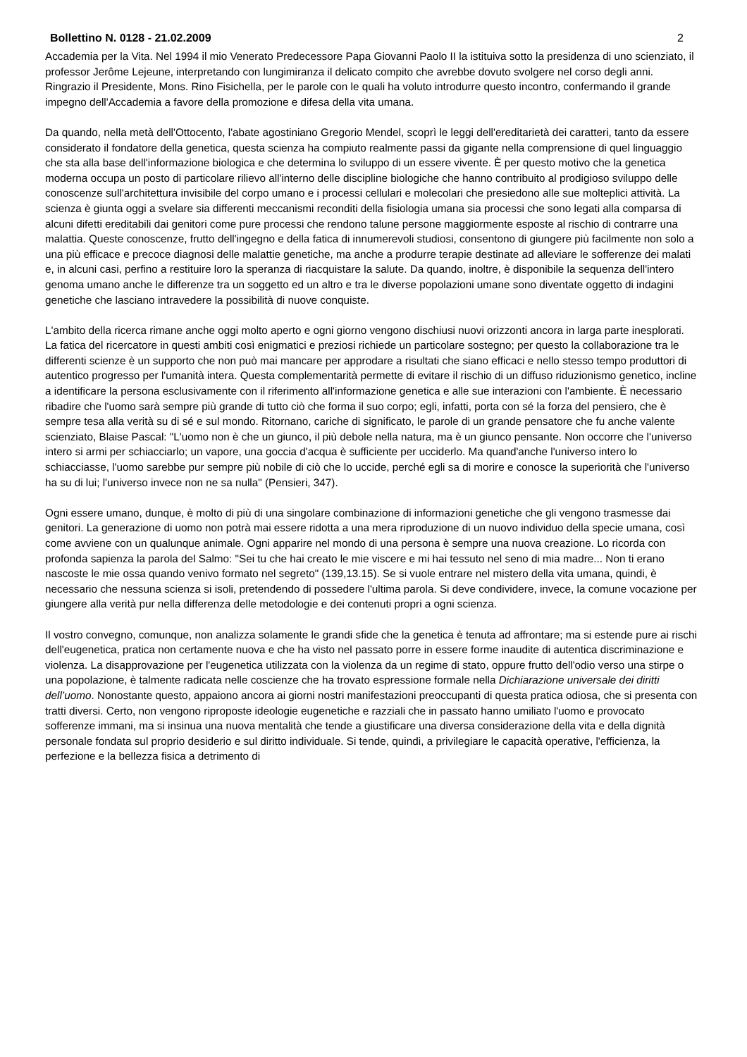Bollettino N. 0128 - 21.02.2009 2
Accademia per la Vita. Nel 1994 il mio Venerato Predecessore Papa Giovanni Paolo II la istituiva sotto la presidenza di uno scienziato, il professor Jerôme Lejeune, interpretando con lungimiranza il delicato compito che avrebbe dovuto svolgere nel corso degli anni. Ringrazio il Presidente, Mons. Rino Fisichella, per le parole con le quali ha voluto introdurre questo incontro, confermando il grande impegno dell'Accademia a favore della promozione e difesa della vita umana.
Da quando, nella metà dell'Ottocento, l'abate agostiniano Gregorio Mendel, scoprì le leggi dell'ereditarietà dei caratteri, tanto da essere considerato il fondatore della genetica, questa scienza ha compiuto realmente passi da gigante nella comprensione di quel linguaggio che sta alla base dell'informazione biologica e che determina lo sviluppo di un essere vivente. È per questo motivo che la genetica moderna occupa un posto di particolare rilievo all'interno delle discipline biologiche che hanno contribuito al prodigioso sviluppo delle conoscenze sull'architettura invisibile del corpo umano e i processi cellulari e molecolari che presiedono alle sue molteplici attività. La scienza è giunta oggi a svelare sia differenti meccanismi reconditi della fisiologia umana sia processi che sono legati alla comparsa di alcuni difetti ereditabili dai genitori come pure processi che rendono talune persone maggiormente esposte al rischio di contrarre una malattia. Queste conoscenze, frutto dell'ingegno e della fatica di innumerevoli studiosi, consentono di giungere più facilmente non solo a una più efficace e precoce diagnosi delle malattie genetiche, ma anche a produrre terapie destinate ad alleviare le sofferenze dei malati e, in alcuni casi, perfino a restituire loro la speranza di riacquistare la salute. Da quando, inoltre, è disponibile la sequenza dell'intero genoma umano anche le differenze tra un soggetto ed un altro e tra le diverse popolazioni umane sono diventate oggetto di indagini genetiche che lasciano intravedere la possibilità di nuove conquiste.
L'ambito della ricerca rimane anche oggi molto aperto e ogni giorno vengono dischiusi nuovi orizzonti ancora in larga parte inesplorati. La fatica del ricercatore in questi ambiti così enigmatici e preziosi richiede un particolare sostegno; per questo la collaborazione tra le differenti scienze è un supporto che non può mai mancare per approdare a risultati che siano efficaci e nello stesso tempo produttori di autentico progresso per l'umanità intera. Questa complementarità permette di evitare il rischio di un diffuso riduzionismo genetico, incline a identificare la persona esclusivamente con il riferimento all'informazione genetica e alle sue interazioni con l'ambiente. È necessario ribadire che l'uomo sarà sempre più grande di tutto ciò che forma il suo corpo; egli, infatti, porta con sé la forza del pensiero, che è sempre tesa alla verità su di sé e sul mondo. Ritornano, cariche di significato, le parole di un grande pensatore che fu anche valente scienziato, Blaise Pascal: "L'uomo non è che un giunco, il più debole nella natura, ma è un giunco pensante. Non occorre che l'universo intero si armi per schiacciarlo; un vapore, una goccia d'acqua è sufficiente per ucciderlo. Ma quand'anche l'universo intero lo schiacciasse, l'uomo sarebbe pur sempre più nobile di ciò che lo uccide, perché egli sa di morire e conosce la superiorità che l'universo ha su di lui; l'universo invece non ne sa nulla" (Pensieri, 347).
Ogni essere umano, dunque, è molto di più di una singolare combinazione di informazioni genetiche che gli vengono trasmesse dai genitori. La generazione di uomo non potrà mai essere ridotta a una mera riproduzione di un nuovo individuo della specie umana, così come avviene con un qualunque animale. Ogni apparire nel mondo di una persona è sempre una nuova creazione. Lo ricorda con profonda sapienza la parola del Salmo: "Sei tu che hai creato le mie viscere e mi hai tessuto nel seno di mia madre... Non ti erano nascoste le mie ossa quando venivo formato nel segreto" (139,13.15). Se si vuole entrare nel mistero della vita umana, quindi, è necessario che nessuna scienza si isoli, pretendendo di possedere l'ultima parola. Si deve condividere, invece, la comune vocazione per giungere alla verità pur nella differenza delle metodologie e dei contenuti propri a ogni scienza.
Il vostro convegno, comunque, non analizza solamente le grandi sfide che la genetica è tenuta ad affrontare; ma si estende pure ai rischi dell'eugenetica, pratica non certamente nuova e che ha visto nel passato porre in essere forme inaudite di autentica discriminazione e violenza. La disapprovazione per l'eugenetica utilizzata con la violenza da un regime di stato, oppure frutto dell'odio verso una stirpe o una popolazione, è talmente radicata nelle coscienze che ha trovato espressione formale nella Dichiarazione universale dei diritti dell’uomo. Nonostante questo, appaiono ancora ai giorni nostri manifestazioni preoccupanti di questa pratica odiosa, che si presenta con tratti diversi. Certo, non vengono riproposte ideologie eugenetiche e razziali che in passato hanno umiliato l'uomo e provocato sofferenze immani, ma si insinua una nuova mentalità che tende a giustificare una diversa considerazione della vita e della dignità personale fondata sul proprio desiderio e sul diritto individuale. Si tende, quindi, a privilegiare le capacità operative, l'efficienza, la perfezione e la bellezza fisica a detrimento di